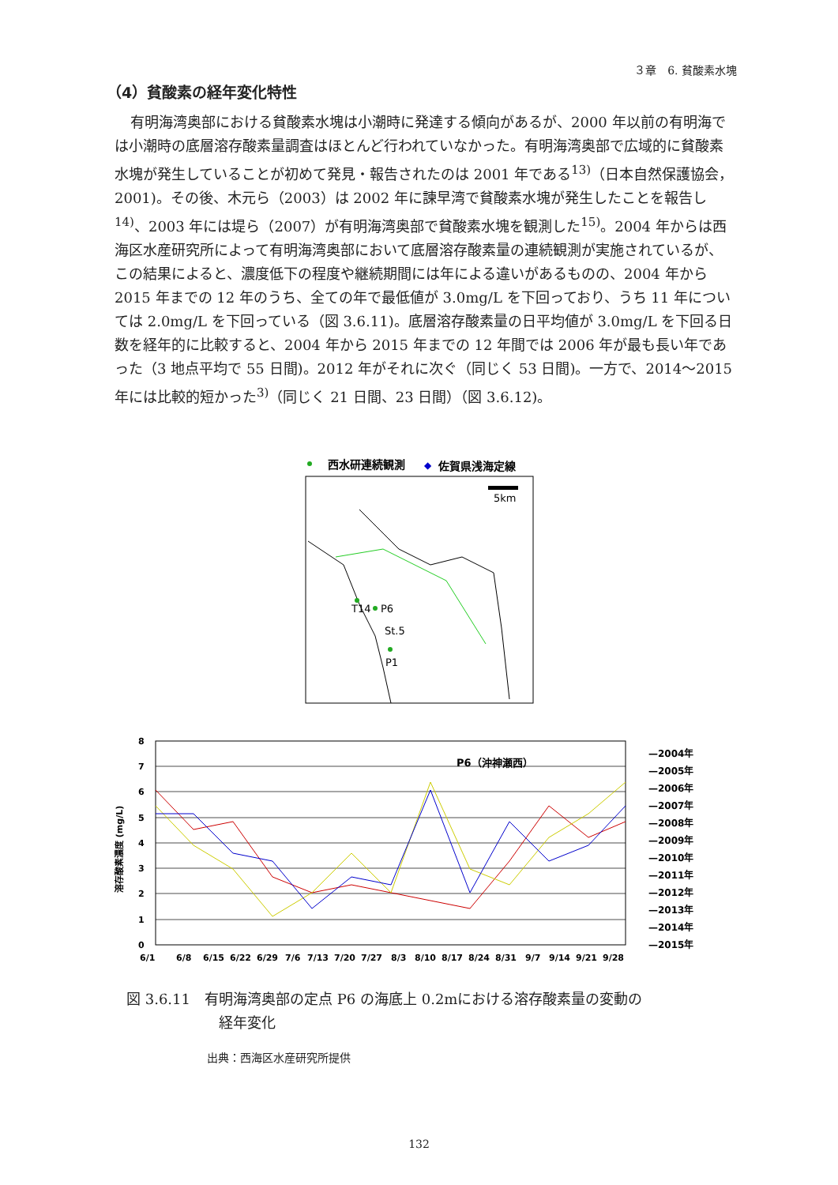３章　6. 貧酸素水塊
（4）貧酸素の経年変化特性
有明海湾奥部における貧酸素水塊は小潮時に発達する傾向があるが、2000 年以前の有明海では小潮時の底層溶存酸素量調査はほとんど行われていなかった。有明海湾奥部で広域的に貧酸素水塊が発生していることが初めて発見・報告されたのは 2001 年である<sup>13)</sup>（日本自然保護協会，2001)。その後、木元ら（2003）は 2002 年に諫早湾で貧酸素水塊が発生したことを報告し<sup>14)</sup>、2003 年には堤ら（2007）が有明海湾奥部で貧酸素水塊を観測した<sup>15)</sup>。2004 年からは西海区水産研究所によって有明海湾奥部において底層溶存酸素量の連続観測が実施されているが、この結果によると、濃度低下の程度や継続期間には年による違いがあるものの、2004 年から 2015 年までの 12 年のうち、全ての年で最低値が 3.0mg/L を下回っており、うち 11 年については 2.0mg/L を下回っている（図 3.6.11)。底層溶存酸素量の日平均値が 3.0mg/L を下回る日数を経年的に比較すると、2004 年から 2015 年までの 12 年間では 2006 年が最も長い年であった（3 地点平均で 55 日間)。2012 年がそれに次ぐ（同じく 53 日間)。一方で、2014～2015 年には比較的短かった<sup>3)</sup>（同じく 21 日間、23 日間）（図 3.6.12)。
西水研連続観測
◆
佐賀県浅海定線
5km
T14
P6
St.5
P1
8
7
6
5
4
3
2
1
0
溶存酸素濃度 (mg/L)
P6（沖神瀬西）
6/1
6/8
6/15
6/22
6/29
7/6
7/13
7/20
7/27
8/3
8/10
8/17
8/24
8/31
9/7
9/14
9/21
9/28
—2004年
—2005年
—2006年
—2007年
—2008年
—2009年
—2010年
—2011年
—2012年
—2013年
—2014年
—2015年
図 3.6.11　有明海湾奥部の定点 P6 の海底上 0.2mにおける溶存酸素量の変動の
経年変化
出典：西海区水産研究所提供
132